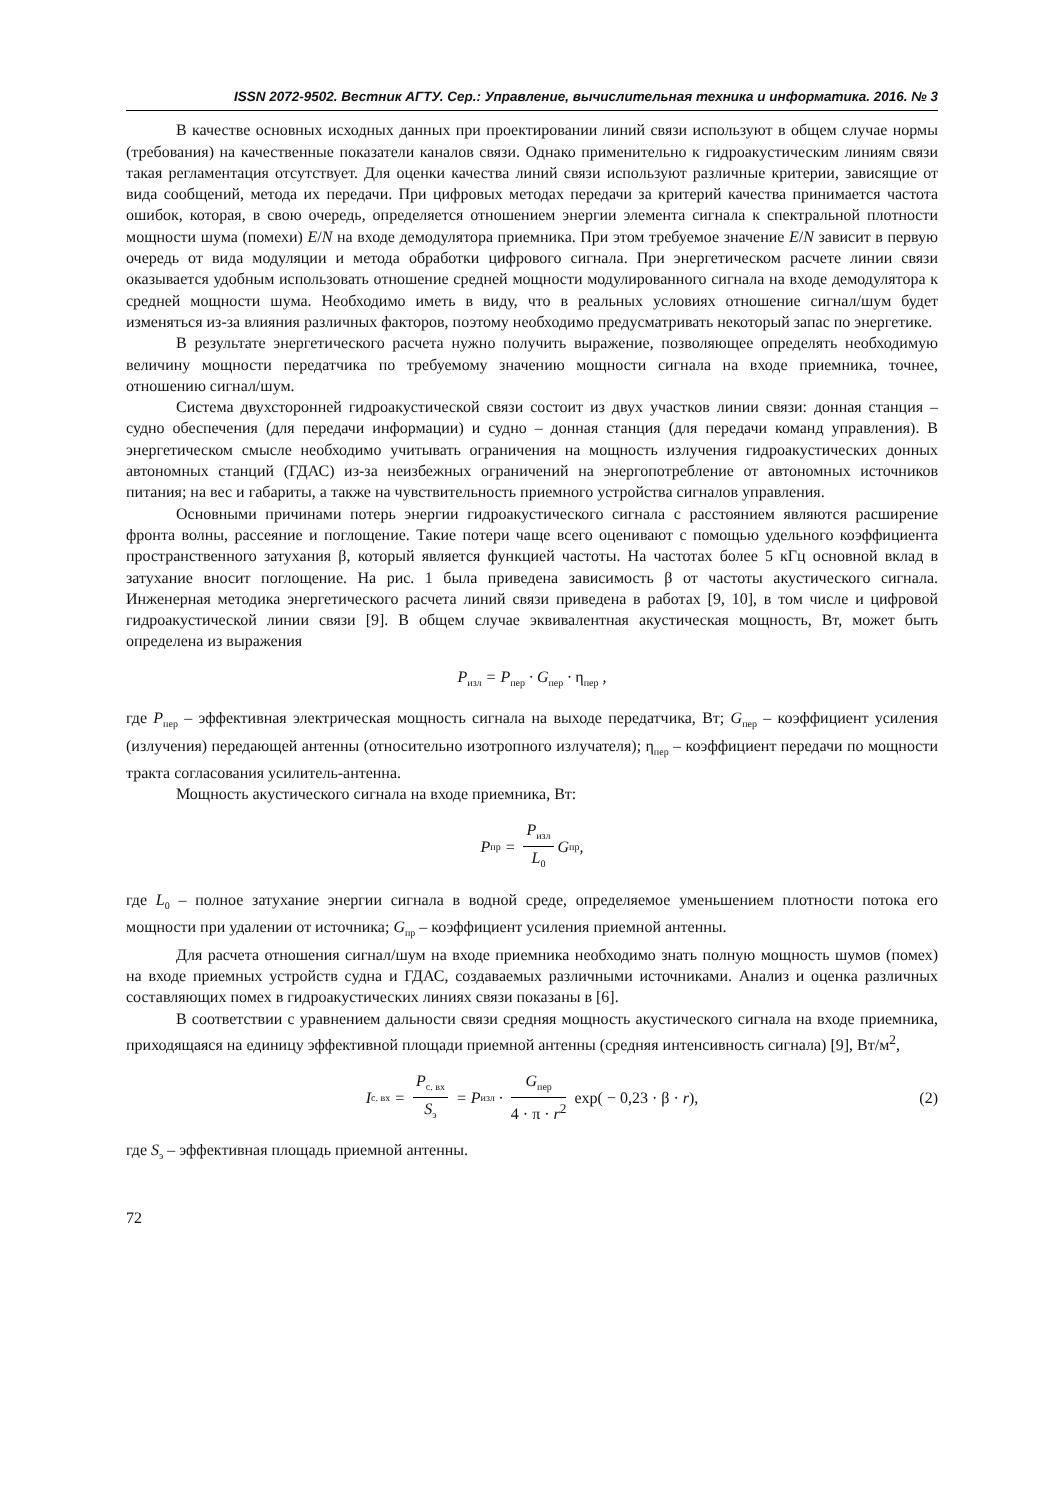ISSN 2072-9502. Вестник АГТУ. Сер.: Управление, вычислительная техника и информатика. 2016. № 3
В качестве основных исходных данных при проектировании линий связи используют в общем случае нормы (требования) на качественные показатели каналов связи. Однако применительно к гидроакустическим линиям связи такая регламентация отсутствует. Для оценки качества линий связи используют различные критерии, зависящие от вида сообщений, метода их передачи. При цифровых методах передачи за критерий качества принимается частота ошибок, которая, в свою очередь, определяется отношением энергии элемента сигнала к спектральной плотности мощности шума (помехи) E/N на входе демодулятора приемника. При этом требуемое значение E/N зависит в первую очередь от вида модуляции и метода обработки цифрового сигнала. При энергетическом расчете линии связи оказывается удобным использовать отношение средней мощности модулированного сигнала на входе демодулятора к средней мощности шума. Необходимо иметь в виду, что в реальных условиях отношение сигнал/шум будет изменяться из-за влияния различных факторов, поэтому необходимо предусматривать некоторый запас по энергетике.
В результате энергетического расчета нужно получить выражение, позволяющее определять необходимую величину мощности передатчика по требуемому значению мощности сигнала на входе приемника, точнее, отношению сигнал/шум.
Система двухсторонней гидроакустической связи состоит из двух участков линии связи: донная станция – судно обеспечения (для передачи информации) и судно – донная станция (для передачи команд управления). В энергетическом смысле необходимо учитывать ограничения на мощность излучения гидроакустических донных автономных станций (ГДАС) из-за неизбежных ограничений на энергопотребление от автономных источников питания; на вес и габариты, а также на чувствительность приемного устройства сигналов управления.
Основными причинами потерь энергии гидроакустического сигнала с расстоянием являются расширение фронта волны, рассеяние и поглощение. Такие потери чаще всего оценивают с помощью удельного коэффициента пространственного затухания β, который является функцией частоты. На частотах более 5 кГц основной вклад в затухание вносит поглощение. На рис. 1 была приведена зависимость β от частоты акустического сигнала. Инженерная методика энергетического расчета линий связи приведена в работах [9, 10], в том числе и цифровой гидроакустической линии связи [9]. В общем случае эквивалентная акустическая мощность, Вт, может быть определена из выражения
P<sub>изл</sub> = P<sub>пер</sub> · G<sub>пер</sub> · η<sub>пер</sub> ,
где P<sub>пер</sub> – эффективная электрическая мощность сигнала на выходе передатчика, Вт; G<sub>пер</sub> – коэффициент усиления (излучения) передающей антенны (относительно изотропного излучателя); η<sub>пер</sub> – коэффициент передачи по мощности тракта согласования усилитель-антенна.
Мощность акустического сигнала на входе приемника, Вт:
P<sub>пр</sub> = P<sub>изл</sub> L<sub>0</sub> G<sub>пр</sub> ,
где L<sub>0</sub> – полное затухание энергии сигнала в водной среде, определяемое уменьшением плотности потока его мощности при удалении от источника; G<sub>пр</sub> – коэффициент усиления приемной антенны.
Для расчета отношения сигнал/шум на входе приемника необходимо знать полную мощность шумов (помех) на входе приемных устройств судна и ГДАС, создаваемых различными источниками. Анализ и оценка различных составляющих помех в гидроакустических линиях связи показаны в [6].
В соответствии с уравнением дальности связи средняя мощность акустического сигнала на входе приемника, приходящаяся на единицу эффективной площади приемной антенны (средняя интенсивность сигнала) [9], Вт/м<sup>2</sup>,
I<sub>с. вх</sub> = P<sub>с. вх</sub> S<sub>э</sub> = P<sub>изл</sub> · G<sub>пер</sub> 4 · π · r<sup>2</sup> exp( − 0,23 · β · r), (2)
где S<sub>э</sub> – эффективная площадь приемной антенны.
72